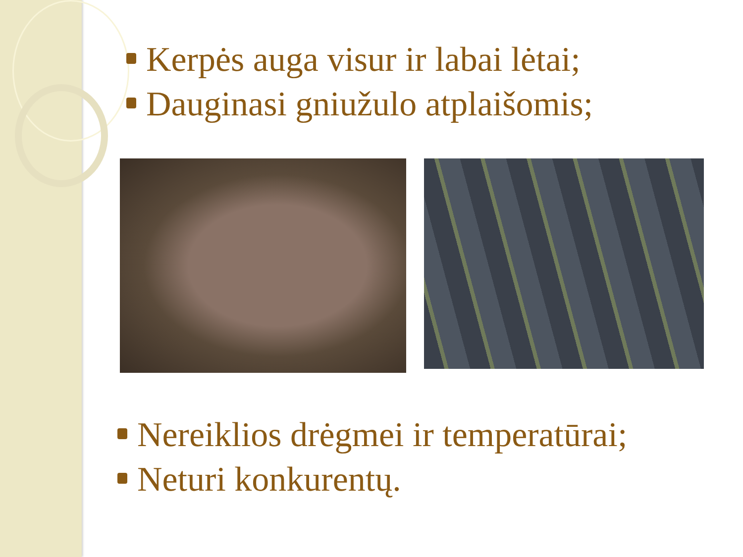Kerpės auga visur ir labai lėtai;
Dauginasi gniužulo atplaišomis;
Nereiklios drėgmei ir temperatūrai;
Neturi konkurentų.